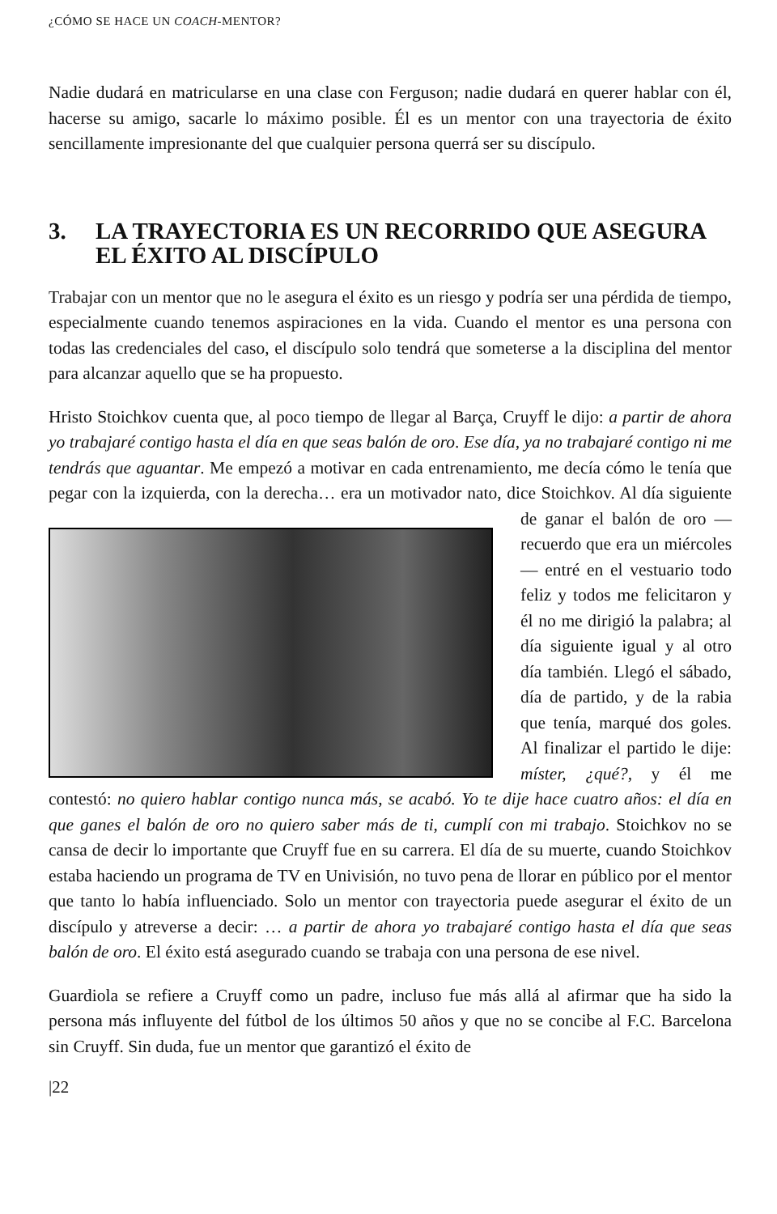¿CÓMO SE HACE UN COACH-MENTOR?
Nadie dudará en matricularse en una clase con Ferguson; nadie dudará en querer hablar con él, hacerse su amigo, sacarle lo máximo posible. Él es un mentor con una trayectoria de éxito sencillamente impresionante del que cualquier persona querrá ser su discípulo.
3. LA TRAYECTORIA ES UN RECORRIDO QUE ASEGURA EL ÉXITO AL DISCÍPULO
Trabajar con un mentor que no le asegura el éxito es un riesgo y podría ser una pérdida de tiempo, especialmente cuando tenemos aspiraciones en la vida. Cuando el mentor es una persona con todas las credenciales del caso, el discípulo solo tendrá que someterse a la disciplina del mentor para alcanzar aquello que se ha propuesto.
Hristo Stoichkov cuenta que, al poco tiempo de llegar al Barça, Cruyff le dijo: a partir de ahora yo trabajaré contigo hasta el día en que seas balón de oro. Ese día, ya no trabajaré contigo ni me tendrás que aguantar. Me empezó a motivar en cada entrenamiento, me decía cómo le tenía que pegar con la izquierda, con la derecha… era un motivador nato, dice Stoichkov. Al día siguiente de ganar el balón de oro — recuerdo que era un miércoles— entré en el vestuario todo feliz y todos me felicitaron y él no me dirigió la palabra; al día siguiente igual y al otro día también. Llegó el sábado, día de partido, y de la rabia que tenía, marqué dos goles. Al finalizar el partido le dije: míster, ¿qué?, y él me contestó: no quiero hablar contigo nunca más, se acabó. Yo te dije hace cuatro años: el día en que ganes el balón de oro no quiero saber más de ti, cumplí con mi trabajo. Stoichkov no se cansa de decir lo importante que Cruyff fue en su carrera. El día de su muerte, cuando Stoichkov estaba haciendo un programa de TV en Univisión, no tuvo pena de llorar en público por el mentor que tanto lo había influenciado. Solo un mentor con trayectoria puede asegurar el éxito de un discípulo y atreverse a decir: … a partir de ahora yo trabajaré contigo hasta el día que seas balón de oro. El éxito está asegurado cuando se trabaja con una persona de ese nivel.
Guardiola se refiere a Cruyff como un padre, incluso fue más allá al afirmar que ha sido la persona más influyente del fútbol de los últimos 50 años y que no se concibe al F.C. Barcelona sin Cruyff. Sin duda, fue un mentor que garantizó el éxito de
|22